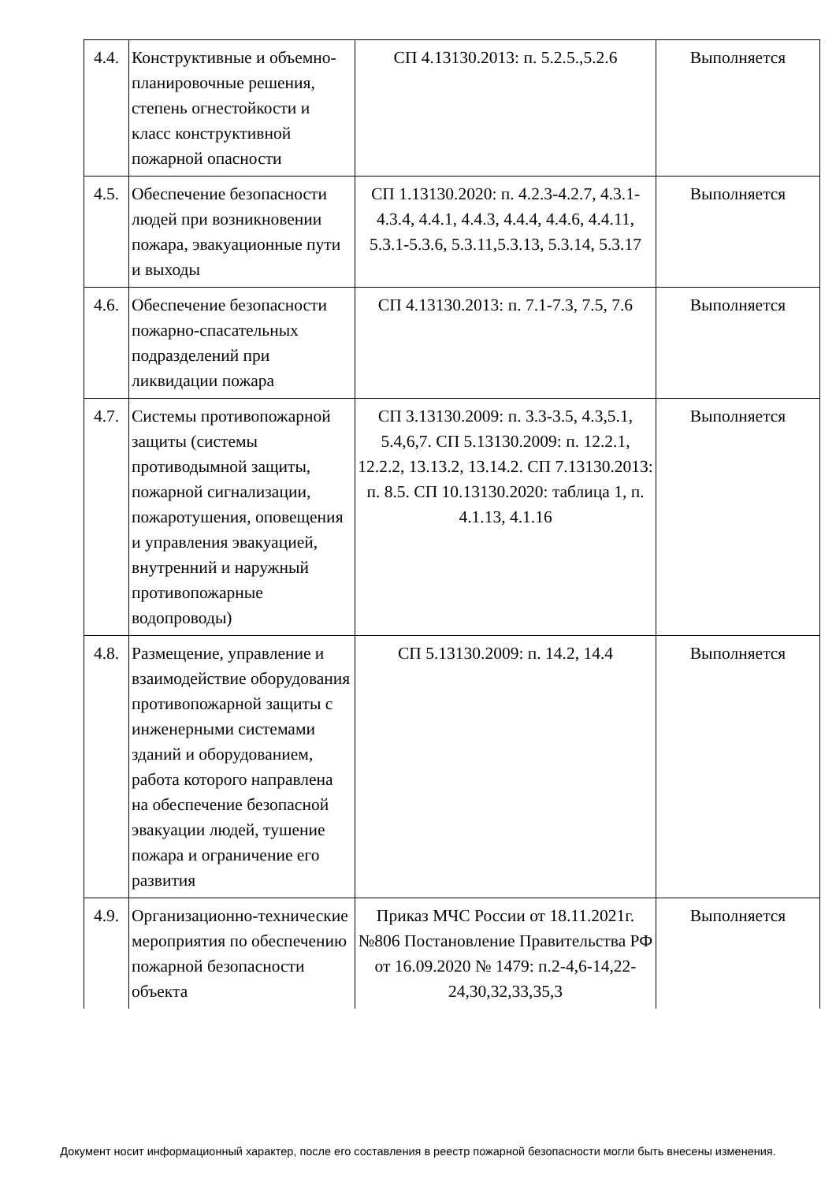| 4.4. | Конструктивные и объемно-планировочные решения, степень огнестойкости и класс конструктивной пожарной опасности | СП 4.13130.2013: п. 5.2.5.,5.2.6 | Выполняется |
| 4.5. | Обеспечение безопасности людей при возникновении пожара, эвакуационные пути и выходы | СП 1.13130.2020: п. 4.2.3-4.2.7, 4.3.1- 4.3.4, 4.4.1, 4.4.3, 4.4.4, 4.4.6, 4.4.11, 5.3.1-5.3.6, 5.3.11,5.3.13, 5.3.14, 5.3.17 | Выполняется |
| 4.6. | Обеспечение безопасности пожарно-спасательных подразделений при ликвидации пожара | СП 4.13130.2013: п. 7.1-7.3, 7.5, 7.6 | Выполняется |
| 4.7. | Системы противопожарной защиты (системы противодымной защиты, пожарной сигнализации, пожаротушения, оповещения и управления эвакуацией, внутренний и наружный противопожарные водопроводы) | СП 3.13130.2009: п. 3.3-3.5, 4.3,5.1, 5.4,6,7. СП 5.13130.2009: п. 12.2.1, 12.2.2, 13.13.2, 13.14.2. СП 7.13130.2013: п. 8.5. СП 10.13130.2020: таблица 1, п. 4.1.13, 4.1.16 | Выполняется |
| 4.8. | Размещение, управление и взаимодействие оборудования противопожарной защиты с инженерными системами зданий и оборудованием, работа которого направлена на обеспечение безопасной эвакуации людей, тушение пожара и ограничение его развития | СП 5.13130.2009: п. 14.2, 14.4 | Выполняется |
| 4.9. | Организационно-технические мероприятия по обеспечению пожарной безопасности объекта | Приказ МЧС России от 18.11.2021г. №806 Постановление Правительства РФ от 16.09.2020 № 1479: п.2-4,6-14,22-24,30,32,33,35,3 | Выполняется |
Документ носит информационный характер, после его составления в реестр пожарной безопасности могли быть внесены изменения.